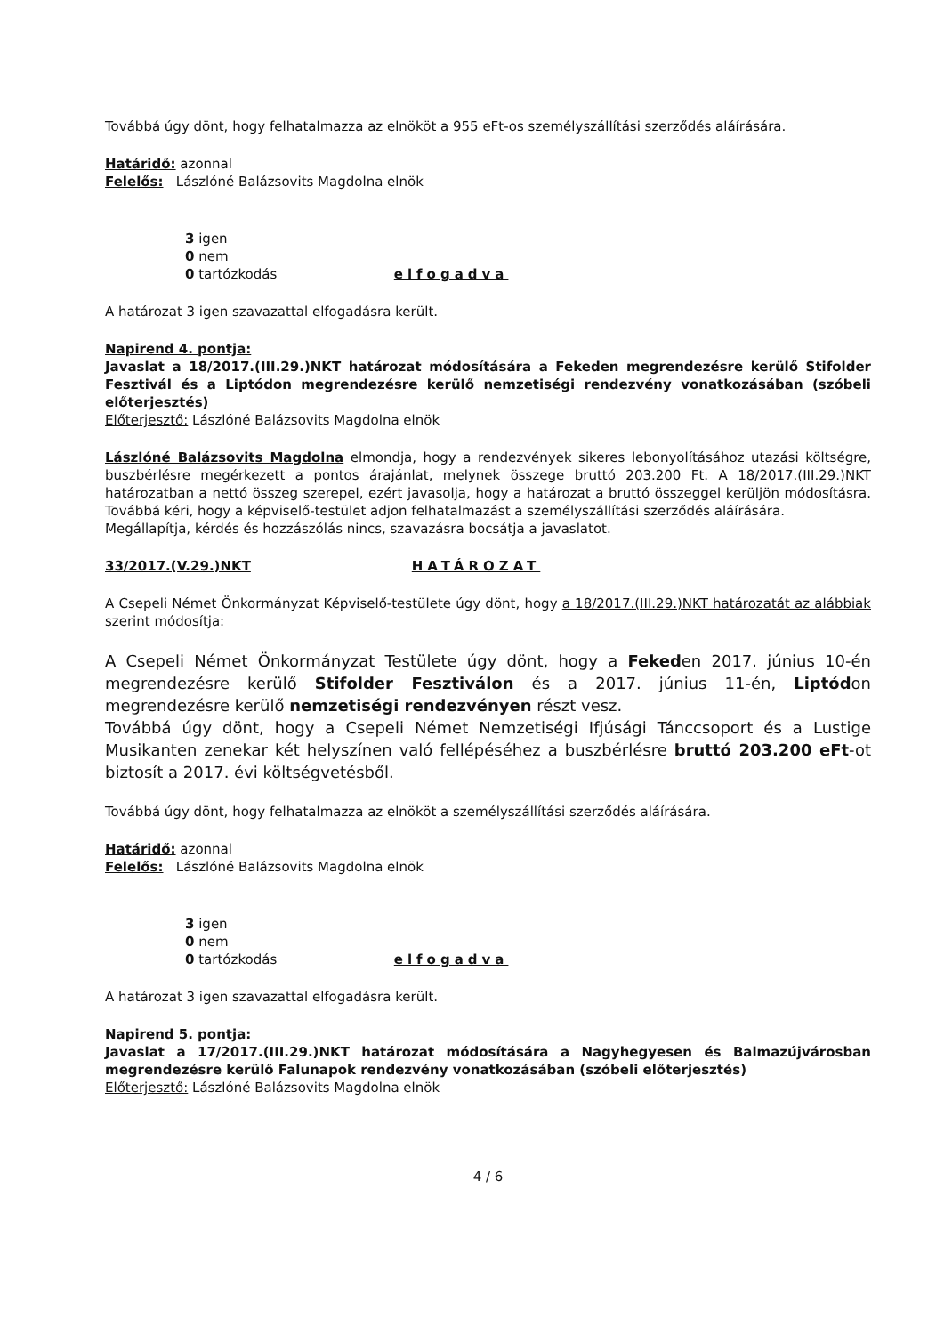Továbbá úgy dönt, hogy felhatalmazza az elnököt a 955 eFt-os személyszállítási szerződés aláírására.
Határidő: azonnal
Felelős: Lászlóné Balázsovits Magdolna elnök
3 igen
0 nem
0 tartózkodás elfogadva
A határozat 3 igen szavazattal elfogadásra került.
Napirend 4. pontja:
Javaslat a 18/2017.(III.29.)NKT határozat módosítására a Fekeden megrendezésre kerülő Stifolder Fesztivál és a Liptódon megrendezésre kerülő nemzetiségi rendezvény vonatkozásában (szóbeli előterjesztés)
Előterjesztő: Lászlóné Balázsovits Magdolna elnök
Lászlóné Balázsovits Magdolna elmondja, hogy a rendezvények sikeres lebonyolításához utazási költségre, buszbérlésre megérkezett a pontos árajánlat, melynek összege bruttó 203.200 Ft. A 18/2017.(III.29.)NKT határozatban a nettó összeg szerepel, ezért javasolja, hogy a határozat a bruttó összeggel kerüljön módosításra. Továbbá kéri, hogy a képviselő-testület adjon felhatalmazást a személyszállítási szerződés aláírására.
Megállapítja, kérdés és hozzászólás nincs, szavazásra bocsátja a javaslatot.
33/2017.(V.29.)NKT HATÁROZAT
A Csepeli Német Önkormányzat Képviselő-testülete úgy dönt, hogy a 18/2017.(III.29.)NKT határozatát az alábbiak szerint módosítja:
A Csepeli Német Önkormányzat Testülete úgy dönt, hogy a Fekeden 2017. június 10-én megrendezésre kerülő Stifolder Fesztiválon és a 2017. június 11-én, Liptódon megrendezésre kerülő nemzetiségi rendezvényen részt vesz.
Továbbá úgy dönt, hogy a Csepeli Német Nemzetiségi Ifjúsági Tánccsoport és a Lustige Musikanten zenekar két helyszínen való fellépéséhez a buszbérlésre bruttó 203.200 eFt-ot biztosít a 2017. évi költségvetésből.
Továbbá úgy dönt, hogy felhatalmazza az elnököt a személyszállítási szerződés aláírására.
Határidő: azonnal
Felelős: Lászlóné Balázsovits Magdolna elnök
3 igen
0 nem
0 tartózkodás elfogadva
A határozat 3 igen szavazattal elfogadásra került.
Napirend 5. pontja:
Javaslat a 17/2017.(III.29.)NKT határozat módosítására a Nagyhegyesen és Balmazújvárosban megrendezésre kerülő Falunapok rendezvény vonatkozásában (szóbeli előterjesztés)
Előterjesztő: Lászlóné Balázsovits Magdolna elnök
4 / 6